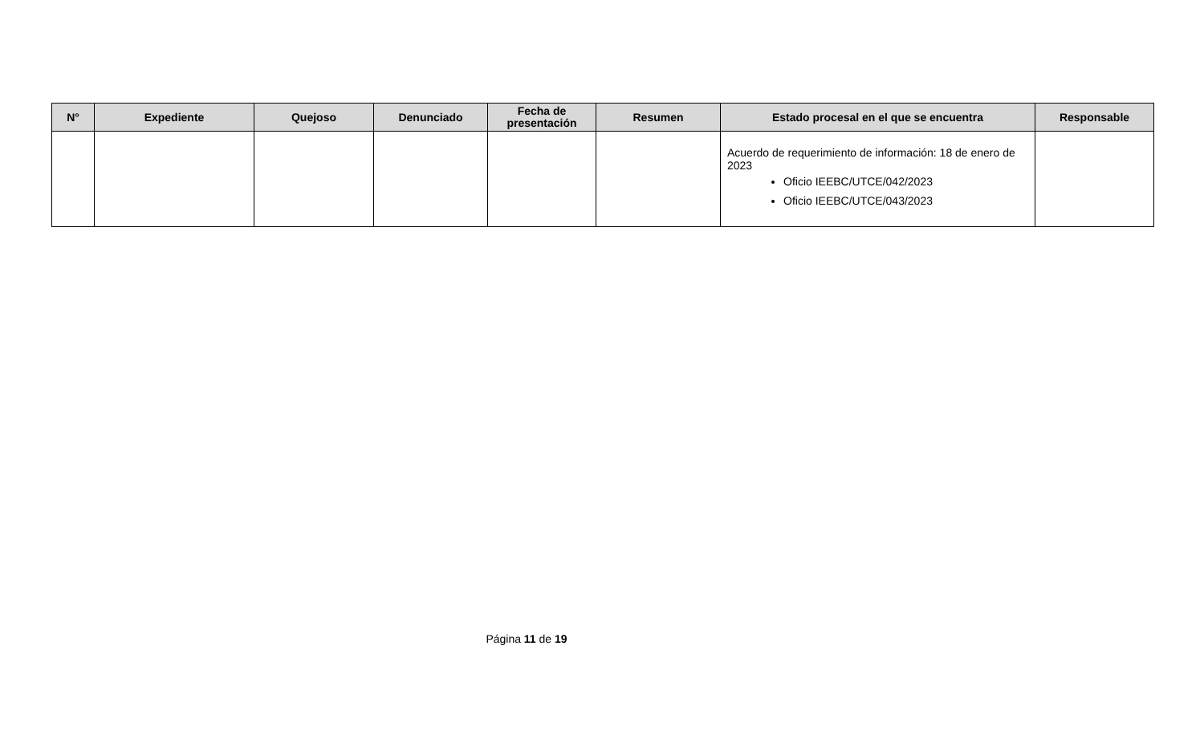| N° | Expediente | Quejoso | Denunciado | Fecha de presentación | Resumen | Estado procesal en el que se encuentra | Responsable |
| --- | --- | --- | --- | --- | --- | --- | --- |
| | | | | | | Acuerdo de requerimiento de información: 18 de enero de 2023 Oficio IEEBC/UTCE/042/2023 Oficio IEEBC/UTCE/043/2023 | |
Página 11 de 19